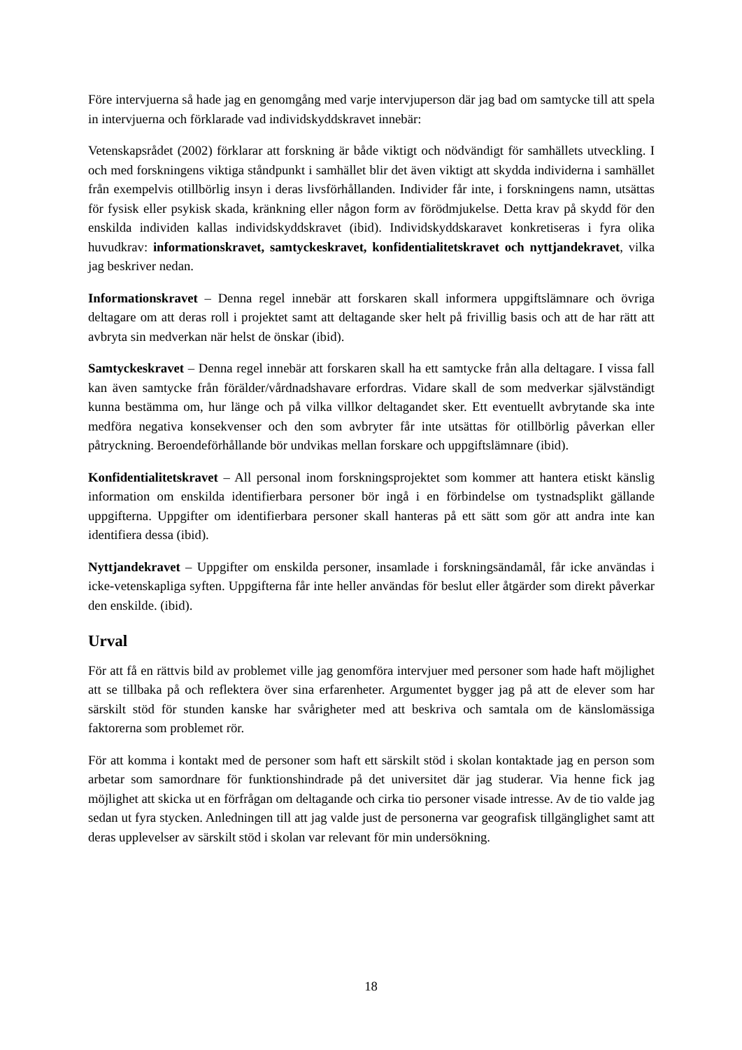Före intervjuerna så hade jag en genomgång med varje intervjuperson där jag bad om samtycke till att spela in intervjuerna och förklarade vad individskyddskravet innebär:
Vetenskapsrådet (2002) förklarar att forskning är både viktigt och nödvändigt för samhällets utveckling. I och med forskningens viktiga ståndpunkt i samhället blir det även viktigt att skydda individerna i samhället från exempelvis otillbörlig insyn i deras livsförhållanden. Individer får inte, i forskningens namn, utsättas för fysisk eller psykisk skada, kränkning eller någon form av förödmjukelse. Detta krav på skydd för den enskilda individen kallas individskyddskravet (ibid). Individskyddskaravet konkretiseras i fyra olika huvudkrav: informationskravet, samtyckeskravet, konfidentialitetskravet och nyttjandekravet, vilka jag beskriver nedan.
Informationskravet – Denna regel innebär att forskaren skall informera uppgiftslämnare och övriga deltagare om att deras roll i projektet samt att deltagande sker helt på frivillig basis och att de har rätt att avbryta sin medverkan när helst de önskar (ibid).
Samtyckeskravet – Denna regel innebär att forskaren skall ha ett samtycke från alla deltagare. I vissa fall kan även samtycke från förälder/vårdnadshavare erfordras. Vidare skall de som medverkar självständigt kunna bestämma om, hur länge och på vilka villkor deltagandet sker. Ett eventuellt avbrytande ska inte medföra negativa konsekvenser och den som avbryter får inte utsättas för otillbörlig påverkan eller påtryckning. Beroendeförhållande bör undvikas mellan forskare och uppgiftslämnare (ibid).
Konfidentialitetskravet – All personal inom forskningsprojektet som kommer att hantera etiskt känslig information om enskilda identifierbara personer bör ingå i en förbindelse om tystnadsplikt gällande uppgifterna. Uppgifter om identifierbara personer skall hanteras på ett sätt som gör att andra inte kan identifiera dessa (ibid).
Nyttjandekravet – Uppgifter om enskilda personer, insamlade i forskningsändamål, får icke användas i icke-vetenskapliga syften. Uppgifterna får inte heller användas för beslut eller åtgärder som direkt påverkar den enskilde. (ibid).
Urval
För att få en rättvis bild av problemet ville jag genomföra intervjuer med personer som hade haft möjlighet att se tillbaka på och reflektera över sina erfarenheter. Argumentet bygger jag på att de elever som har särskilt stöd för stunden kanske har svårigheter med att beskriva och samtala om de känslomässiga faktorerna som problemet rör.
För att komma i kontakt med de personer som haft ett särskilt stöd i skolan kontaktade jag en person som arbetar som samordnare för funktionshindrade på det universitet där jag studerar. Via henne fick jag möjlighet att skicka ut en förfrågan om deltagande och cirka tio personer visade intresse. Av de tio valde jag sedan ut fyra stycken. Anledningen till att jag valde just de personerna var geografisk tillgänglighet samt att deras upplevelser av särskilt stöd i skolan var relevant för min undersökning.
18